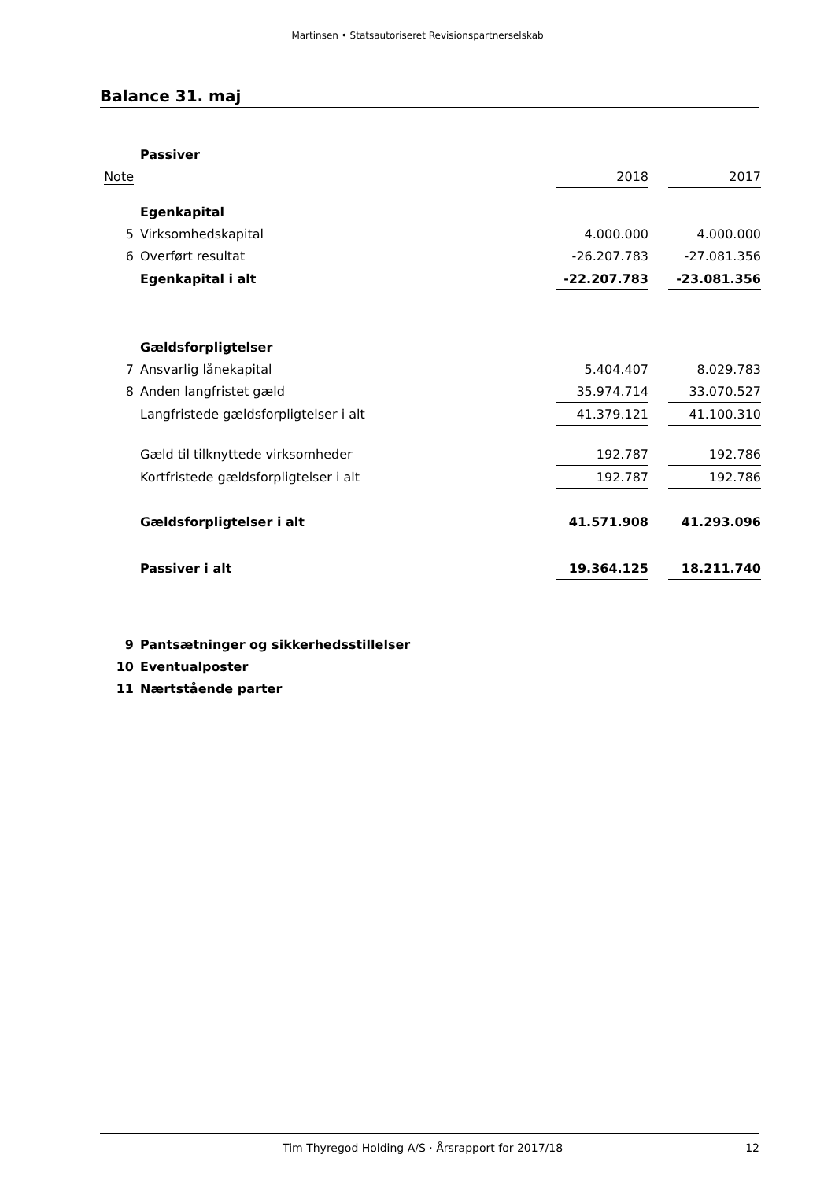Martinsen • Statsautoriseret Revisionspartnerselskab
Balance 31. maj
| | Passiver | | | |
| Note | | 2018 | | 2017 |
| | Egenkapital | | | |
| 5 | Virksomhedskapital | 4.000.000 | | 4.000.000 |
| 6 | Overført resultat | -26.207.783 | | -27.081.356 |
| | Egenkapital i alt | -22.207.783 | | -23.081.356 |
| | Gældsforpligtelser | | | |
| 7 | Ansvarlig lånekapital | 5.404.407 | | 8.029.783 |
| 8 | Anden langfristet gæld | 35.974.714 | | 33.070.527 |
| | Langfristede gældsforpligtelser i alt | 41.379.121 | | 41.100.310 |
| | Gæld til tilknyttede virksomheder | 192.787 | | 192.786 |
| | Kortfristede gældsforpligtelser i alt | 192.787 | | 192.786 |
| | Gældsforpligtelser i alt | 41.571.908 | | 41.293.096 |
| | Passiver i alt | 19.364.125 | | 18.211.740 |
| 9 | Pantsætninger og sikkerhedsstillelser | | | |
| 10 | Eventualposter | | | |
| 11 | Nærtstående parter | | | |
Tim Thyregod Holding A/S · Årsrapport for 2017/18
12